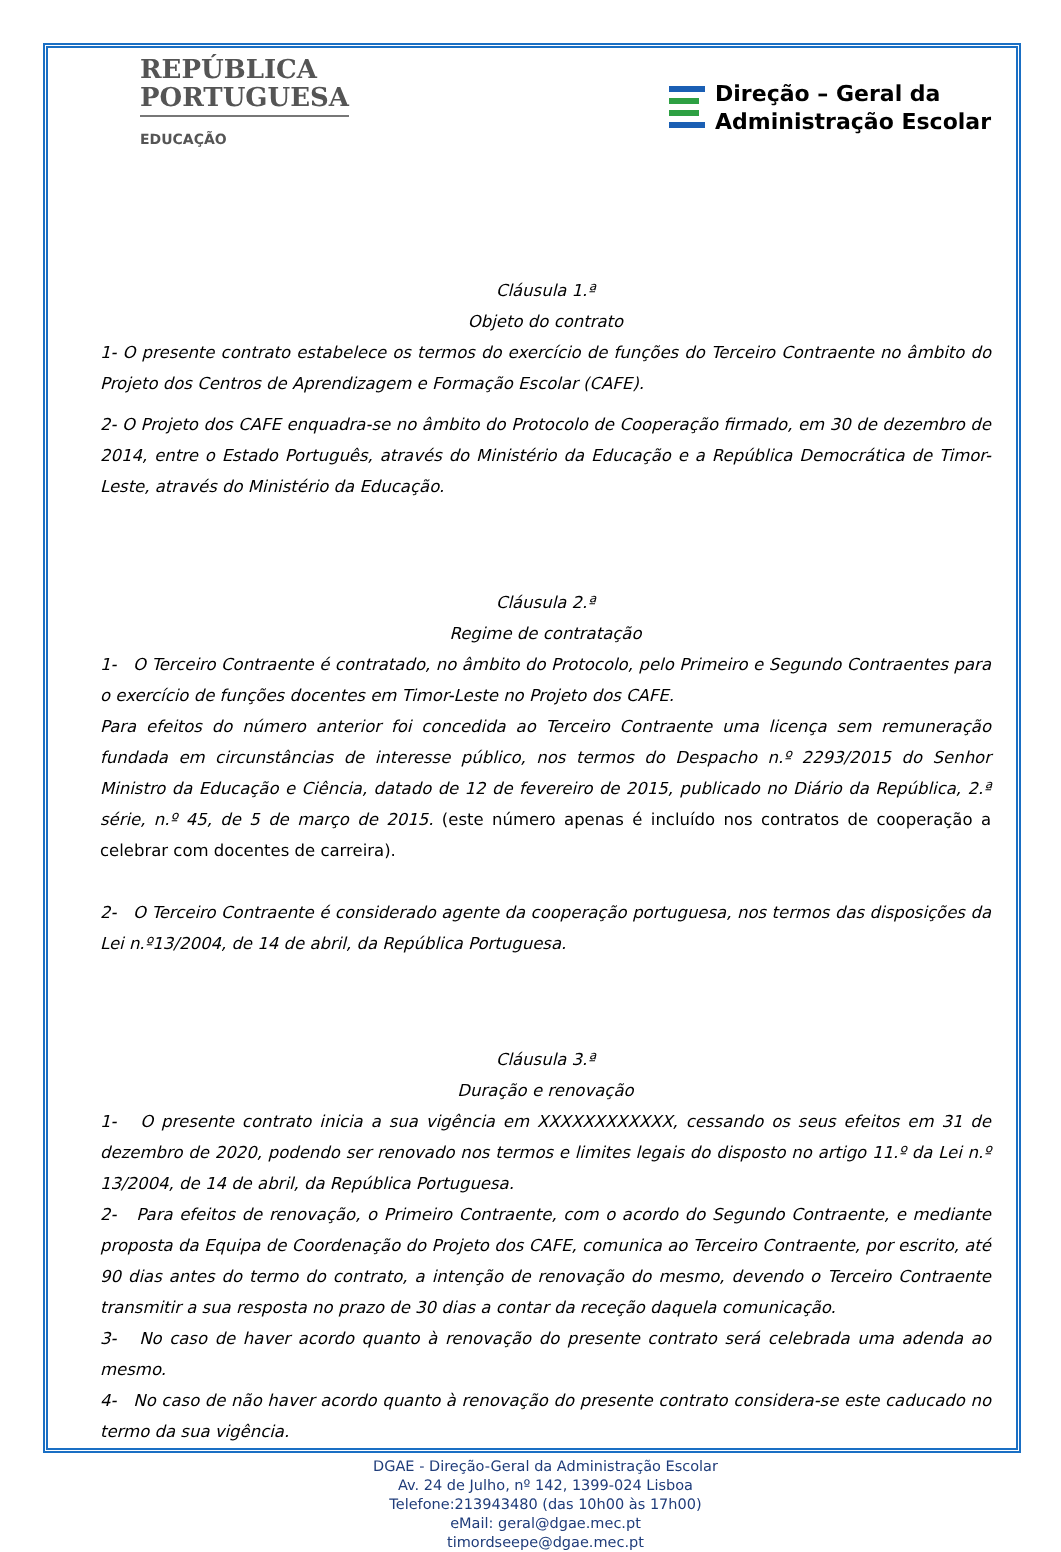REPÚBLICA
PORTUGUESA
EDUCAÇÃO
Direção – Geral da
Administração Escolar
Cláusula 1.ª
Objeto do contrato
1- O presente contrato estabelece os termos do exercício de funções do Terceiro Contraente no âmbito do Projeto dos Centros de Aprendizagem e Formação Escolar (CAFE).
2- O Projeto dos CAFE enquadra-se no âmbito do Protocolo de Cooperação firmado, em 30 de dezembro de 2014, entre o Estado Português, através do Ministério da Educação e a República Democrática de Timor-Leste, através do Ministério da Educação.
Cláusula 2.ª
Regime de contratação
1- O Terceiro Contraente é contratado, no âmbito do Protocolo, pelo Primeiro e Segundo Contraentes para o exercício de funções docentes em Timor-Leste no Projeto dos CAFE.
Para efeitos do número anterior foi concedida ao Terceiro Contraente uma licença sem remuneração fundada em circunstâncias de interesse público, nos termos do Despacho n.º 2293/2015 do Senhor Ministro da Educação e Ciência, datado de 12 de fevereiro de 2015, publicado no Diário da República, 2.ª série, n.º 45, de 5 de março de 2015. (este número apenas é incluído nos contratos de cooperação a celebrar com docentes de carreira).
2- O Terceiro Contraente é considerado agente da cooperação portuguesa, nos termos das disposições da Lei n.º13/2004, de 14 de abril, da República Portuguesa.
Cláusula 3.ª
Duração e renovação
1- O presente contrato inicia a sua vigência em XXXXXXXXXXXX, cessando os seus efeitos em 31 de dezembro de 2020, podendo ser renovado nos termos e limites legais do disposto no artigo 11.º da Lei n.º 13/2004, de 14 de abril, da República Portuguesa.
2- Para efeitos de renovação, o Primeiro Contraente, com o acordo do Segundo Contraente, e mediante proposta da Equipa de Coordenação do Projeto dos CAFE, comunica ao Terceiro Contraente, por escrito, até 90 dias antes do termo do contrato, a intenção de renovação do mesmo, devendo o Terceiro Contraente transmitir a sua resposta no prazo de 30 dias a contar da receção daquela comunicação.
3- No caso de haver acordo quanto à renovação do presente contrato será celebrada uma adenda ao mesmo.
4- No caso de não haver acordo quanto à renovação do presente contrato considera-se este caducado no termo da sua vigência.
DGAE - Direção-Geral da Administração Escolar
Av. 24 de Julho, nº 142, 1399-024 Lisboa
Telefone:213943480 (das 10h00 às 17h00)
eMail: geral@dgae.mec.pt
timordseepe@dgae.mec.pt